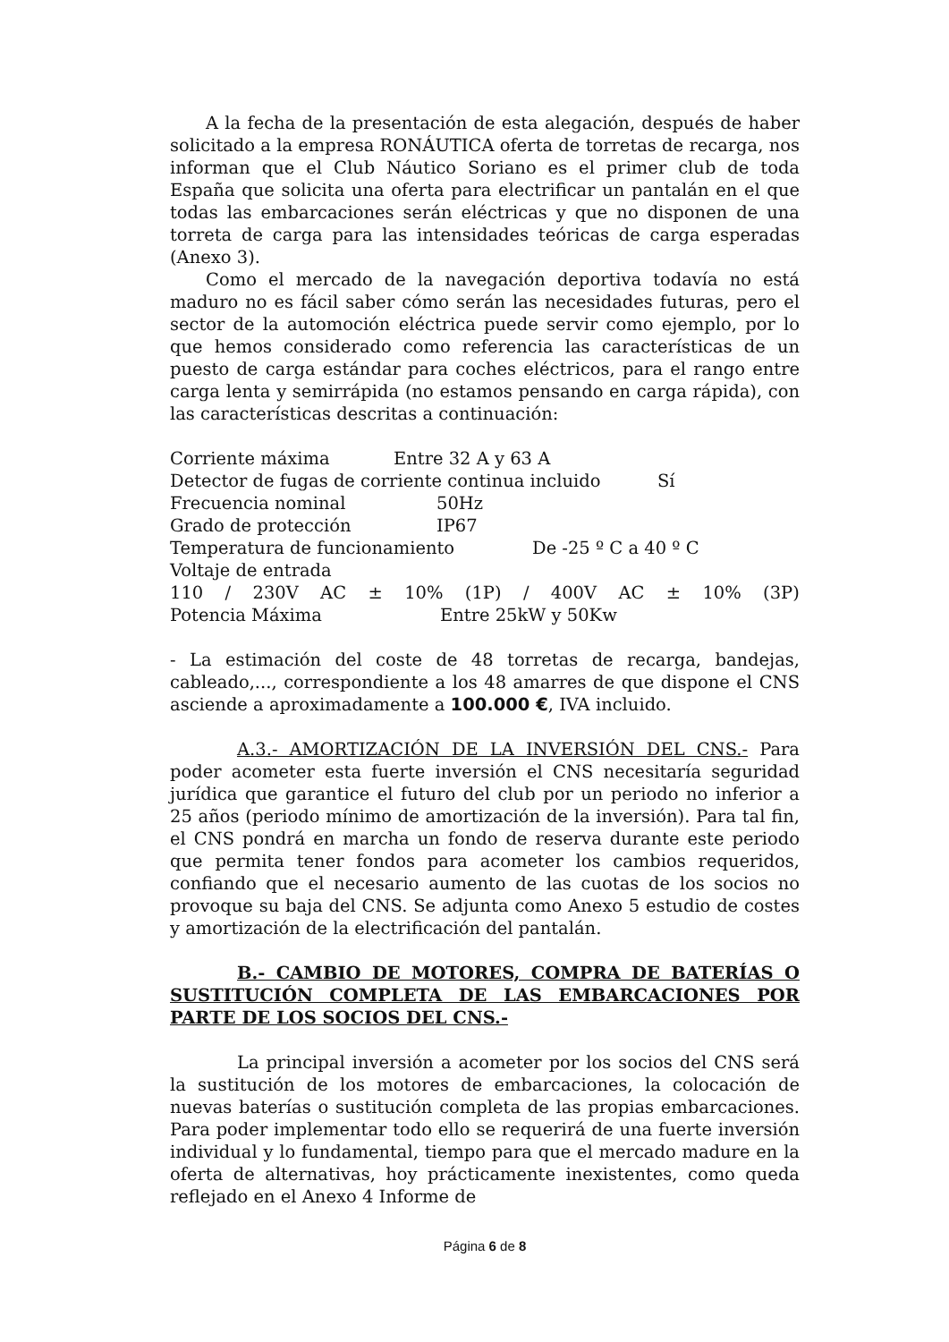A la fecha de la presentación de esta alegación, después de haber solicitado a la empresa RONÁUTICA oferta de torretas de recarga, nos informan que el Club Náutico Soriano es el primer club de toda España que solicita una oferta para electrificar un pantalán en el que todas las embarcaciones serán eléctricas y que no disponen de una torreta de carga para las intensidades teóricas de carga esperadas (Anexo 3).
Como el mercado de la navegación deportiva todavía no está maduro no es fácil saber cómo serán las necesidades futuras, pero el sector de la automoción eléctrica puede servir como ejemplo, por lo que hemos considerado como referencia las características de un puesto de carga estándar para coches eléctricos, para el rango entre carga lenta y semirrápida (no estamos pensando en carga rápida), con las características descritas a continuación:
Corriente máxima Entre 32 A y 63 A
Detector de fugas de corriente continua incluido Sí
Frecuencia nominal 50Hz
Grado de protección IP67
Temperatura de funcionamiento De -25 º C a 40 º C
Voltaje de entrada
110 / 230V AC ± 10% (1P) / 400V AC ± 10% (3P)
Potencia Máxima Entre 25kW y 50Kw
- La estimación del coste de 48 torretas de recarga, bandejas, cableado,..., correspondiente a los 48 amarres de que dispone el CNS asciende a aproximadamente a 100.000 €, IVA incluido.
A.3.- AMORTIZACIÓN DE LA INVERSIÓN DEL CNS.- Para poder acometer esta fuerte inversión el CNS necesitaría seguridad jurídica que garantice el futuro del club por un periodo no inferior a 25 años (periodo mínimo de amortización de la inversión). Para tal fin, el CNS pondrá en marcha un fondo de reserva durante este periodo que permita tener fondos para acometer los cambios requeridos, confiando que el necesario aumento de las cuotas de los socios no provoque su baja del CNS. Se adjunta como Anexo 5 estudio de costes y amortización de la electrificación del pantalán.
B.- CAMBIO DE MOTORES, COMPRA DE BATERÍAS O SUSTITUCIÓN COMPLETA DE LAS EMBARCACIONES POR PARTE DE LOS SOCIOS DEL CNS.-
La principal inversión a acometer por los socios del CNS será la sustitución de los motores de embarcaciones, la colocación de nuevas baterías o sustitución completa de las propias embarcaciones. Para poder implementar todo ello se requerirá de una fuerte inversión individual y lo fundamental, tiempo para que el mercado madure en la oferta de alternativas, hoy prácticamente inexistentes, como queda reflejado en el Anexo 4 Informe de
Página 6 de 8